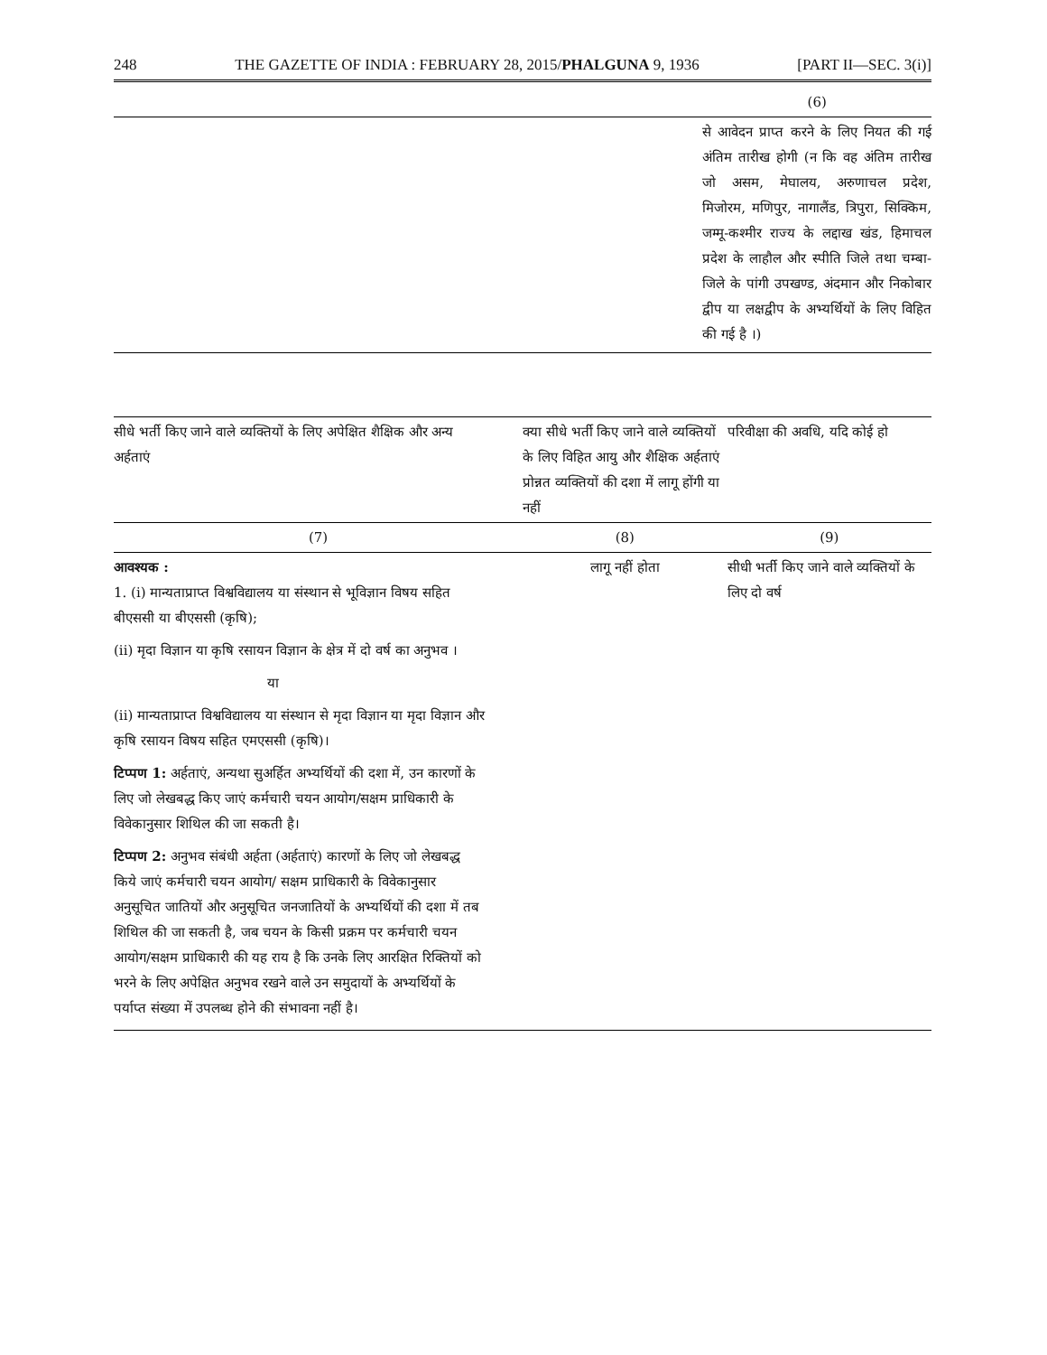248 THE GAZETTE OF INDIA : FEBRUARY 28, 2015/PHALGUNA 9, 1936 [PART II—SEC. 3(i)]
| | (6) |
| --- | --- |
| | से आवेदन प्राप्त करने के लिए नियत की गई अंतिम तारीख होगी (न कि वह अंतिम तारीख जो असम, मेघालय, अरुणाचल प्रदेश, मिजोरम, मणिपुर, नागालैंड, त्रिपुरा, सिक्किम, जम्मू-कश्मीर राज्य के लद्दाख खंड, हिमाचल प्रदेश के लाहौल और स्पीति जिले तथा चम्बा-जिले के पांगी उपखण्ड, अंदमान और निकोबार द्वीप या लक्षद्वीप के अभ्यर्थियों के लिए विहित की गई है ।) |
| सीधे भर्ती किए जाने वाले व्यक्तियों के लिए अपेक्षित शैक्षिक और अन्य अर्हताएं | क्या सीधे भर्ती किए जाने वाले व्यक्तियों के लिए विहित आयु और शैक्षिक अर्हताएं प्रोन्नत व्यक्तियों की दशा में लागू होंगी या नहीं | परिवीक्षा की अवधि, यदि कोई हो |
| --- | --- | --- |
| (7) | (8) | (9) |
| आवश्यक : 1. (i) मान्यताप्राप्त विश्वविद्यालय या संस्थान से भूविज्ञान विषय सहित बीएससी या बीएससी (कृषि); (ii) मृदा विज्ञान या कृषि रसायन विज्ञान के क्षेत्र में दो वर्ष का अनुभव । या (ii) मान्यताप्राप्त विश्वविद्यालय या संस्थान से मृदा विज्ञान या मृदा विज्ञान और कृषि रसायन विषय सहित एमएससी (कृषि)। टिप्पण 1: अर्हताएं, अन्यथा सुअर्हित अभ्यर्थियों की दशा में, उन कारणों के लिए जो लेखबद्ध किए जाएं कर्मचारी चयन आयोग/सक्षम प्राधिकारी के विवेकानुसार शिथिल की जा सकती है। टिप्पण 2: अनुभव संबंधी अर्हता (अर्हताएं) कारणों के लिए जो लेखबद्ध किये जाएं कर्मचारी चयन आयोग/ सक्षम प्राधिकारी के विवेकानुसार अनुसूचित जातियों और अनुसूचित जनजातियों के अभ्यर्थियों की दशा में तब शिथिल की जा सकती है, जब चयन के किसी प्रक्रम पर कर्मचारी चयन आयोग/सक्षम प्राधिकारी की यह राय है कि उनके लिए आरक्षित रिक्तियों को भरने के लिए अपेक्षित अनुभव रखने वाले उन समुदायों के अभ्यर्थियों के पर्याप्त संख्या में उपलब्ध होने की संभावना नहीं है। | लागू नहीं होता | सीधी भर्ती किए जाने वाले व्यक्तियों के लिए दो वर्ष |